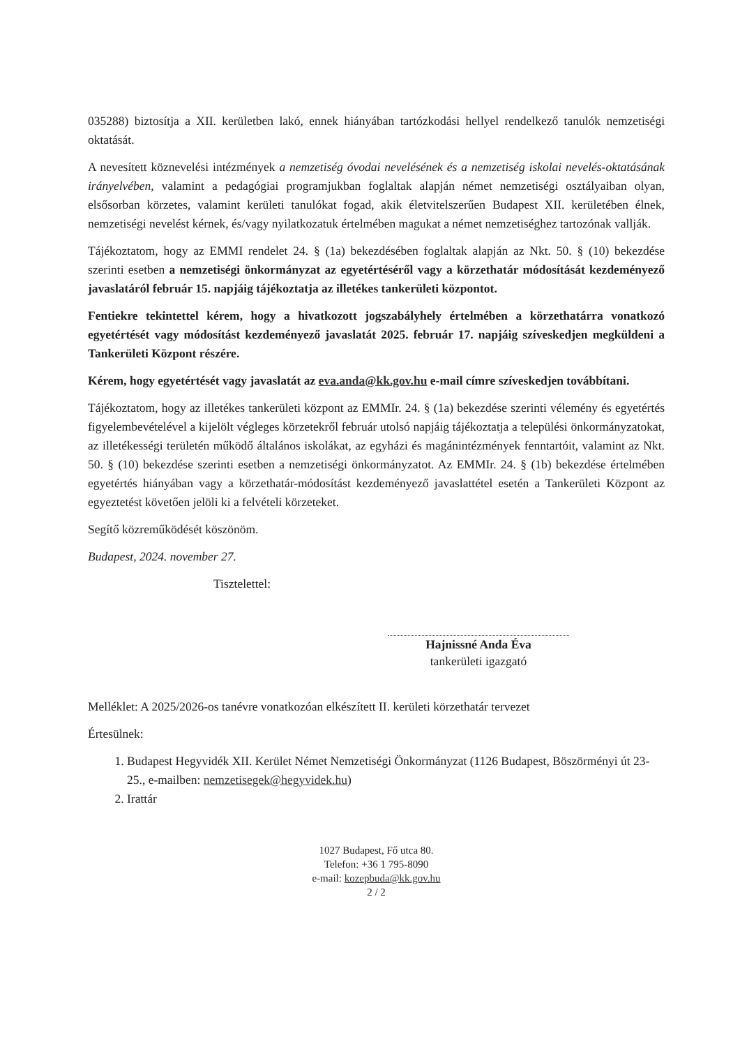035288) biztosítja a XII. kerületben lakó, ennek hiányában tartózkodási hellyel rendelkező tanulók nemzetiségi oktatását.
A nevesített köznevelési intézmények a nemzetiség óvodai nevelésének és a nemzetiség iskolai nevelés-oktatásának irányelvében, valamint a pedagógiai programjukban foglaltak alapján német nemzetiségi osztályaiban olyan, elsősorban körzetes, valamint kerületi tanulókat fogad, akik életvitelszerűen Budapest XII. kerületében élnek, nemzetiségi nevelést kérnek, és/vagy nyilatkozatuk értelmében magukat a német nemzetiséghez tartozónak vallják.
Tájékoztatom, hogy az EMMI rendelet 24. § (1a) bekezdésében foglaltak alapján az Nkt. 50. § (10) bekezdése szerinti esetben a nemzetiségi önkormányzat az egyetértéséről vagy a körzethatár módosítását kezdeményező javaslatáról február 15. napjáig tájékoztatja az illetékes tankerületi központot.
Fentiekre tekintettel kérem, hogy a hivatkozott jogszabályhely értelmében a körzethatárra vonatkozó egyetértését vagy módosítást kezdeményező javaslatát 2025. február 17. napjáig szíveskedjen megküldeni a Tankerületi Központ részére.
Kérem, hogy egyetértését vagy javaslatát az eva.anda@kk.gov.hu e-mail címre szíveskedjen továbbítani.
Tájékoztatom, hogy az illetékes tankerületi központ az EMMIr. 24. § (1a) bekezdése szerinti vélemény és egyetértés figyelembevételével a kijelölt végleges körzetekről február utolsó napjáig tájékoztatja a települési önkormányzatokat, az illetékességi területén működő általános iskolákat, az egyházi és magánintézmények fenntartóit, valamint az Nkt. 50. § (10) bekezdése szerinti esetben a nemzetiségi önkormányzatot. Az EMMIr. 24. § (1b) bekezdése értelmében egyetértés hiányában vagy a körzethatár-módosítást kezdeményező javaslattétel esetén a Tankerületi Központ az egyeztetést követően jelöli ki a felvételi körzeteket.
Segítő közreműködését köszönöm.
Budapest, 2024. november 27.
Tisztelettel:
Hajnissné Anda Éva
tankerületi igazgató
Melléklet: A 2025/2026-os tanévre vonatkozóan elkészített II. kerületi körzethatár tervezet
Értesülnek:
1. Budapest Hegyvidék XII. Kerület Német Nemzetiségi Önkormányzat (1126 Budapest, Böszörményi út 23-25., e-mailben: nemzetisegek@hegyvidek.hu)
2. Irattár
1027 Budapest, Fő utca 80.
Telefon: +36 1 795-8090
e-mail: kozepbuda@kk.gov.hu
2 / 2